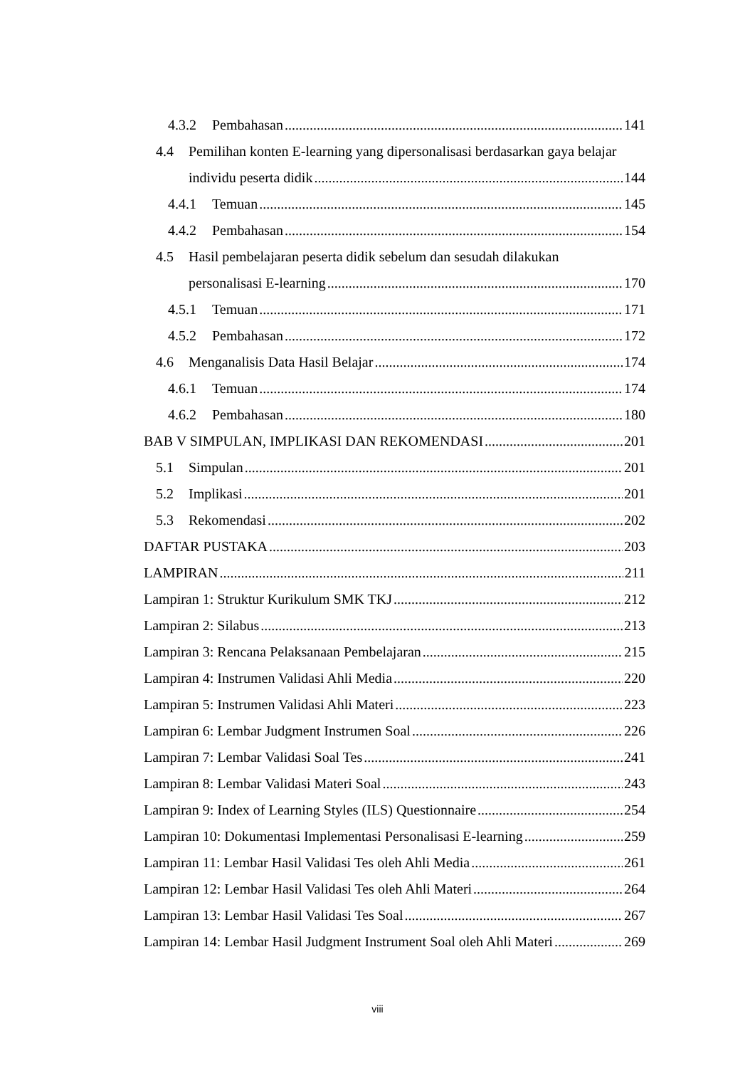4.3.2 Pembahasan 141
4.4 Pemilihan konten E-learning yang dipersonalisasi berdasarkan gaya belajar
individu peserta didik 144
4.4.1 Temuan 145
4.4.2 Pembahasan 154
4.5 Hasil pembelajaran peserta didik sebelum dan sesudah dilakukan
personalisasi E-learning 170
4.5.1 Temuan 171
4.5.2 Pembahasan 172
4.6 Menganalisis Data Hasil Belajar 174
4.6.1 Temuan 174
4.6.2 Pembahasan 180
BAB V SIMPULAN, IMPLIKASI DAN REKOMENDASI 201
5.1 Simpulan 201
5.2 Implikasi 201
5.3 Rekomendasi 202
DAFTAR PUSTAKA 203
LAMPIRAN 211
Lampiran 1: Struktur Kurikulum SMK TKJ 212
Lampiran 2: Silabus 213
Lampiran 3: Rencana Pelaksanaan Pembelajaran 215
Lampiran 4: Instrumen Validasi Ahli Media 220
Lampiran 5: Instrumen Validasi Ahli Materi 223
Lampiran 6: Lembar Judgment Instrumen Soal 226
Lampiran 7: Lembar Validasi Soal Tes 241
Lampiran 8: Lembar Validasi Materi Soal 243
Lampiran 9: Index of Learning Styles (ILS) Questionnaire 254
Lampiran 10: Dokumentasi Implementasi Personalisasi E-learning 259
Lampiran 11: Lembar Hasil Validasi Tes oleh Ahli Media 261
Lampiran 12: Lembar Hasil Validasi Tes oleh Ahli Materi 264
Lampiran 13: Lembar Hasil Validasi Tes Soal 267
Lampiran 14: Lembar Hasil Judgment Instrument Soal oleh Ahli Materi 269
viii